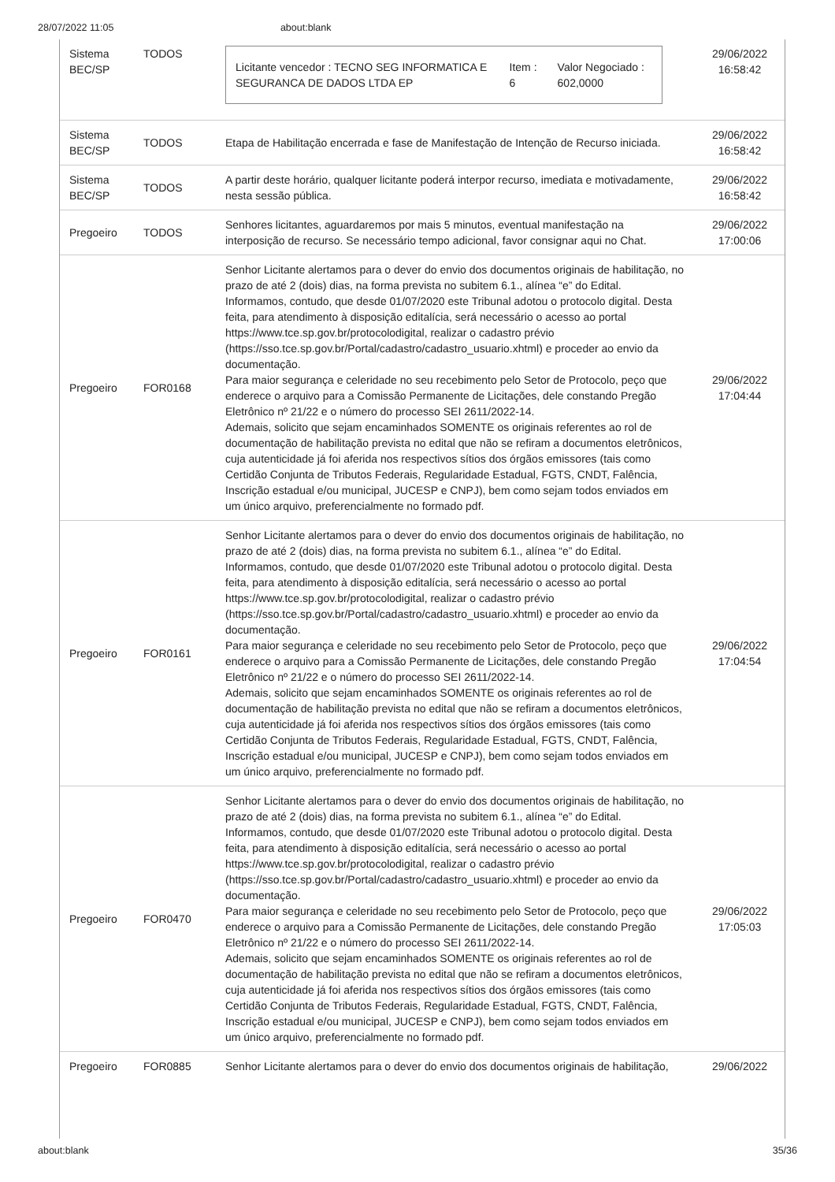28/07/2022 11:05 about:blank
| Sistema BEC/SP | TODOS | / Licitante vencedor : TECNO SEG INFORMATICA E SEGURANCA DE DADOS LTDA EP / Item : 6 / Valor Negociado : 602,0000 / | 29/06/2022 16:58:42 |
| Sistema BEC/SP | TODOS | Etapa de Habilitação encerrada e fase de Manifestação de Intenção de Recurso iniciada. | 29/06/2022 16:58:42 |
| Sistema BEC/SP | TODOS | A partir deste horário, qualquer licitante poderá interpor recurso, imediata e motivadamente, nesta sessão pública. | 29/06/2022 16:58:42 |
| Pregoeiro | TODOS | Senhores licitantes, aguardaremos por mais 5 minutos, eventual manifestação na interposição de recurso. Se necessário tempo adicional, favor consignar aqui no Chat. | 29/06/2022 17:00:06 |
| Pregoeiro | FOR0168 | Senhor Licitante alertamos para o dever do envio dos documentos originais de habilitação, no prazo de até 2 (dois) dias, na forma prevista no subitem 6.1., alínea “e” do Edital. Informamos, contudo, que desde 01/07/2020 este Tribunal adotou o protocolo digital. Desta feita, para atendimento à disposição editalícia, será necessário o acesso ao portal https://www.tce.sp.gov.br/protocolodigital, realizar o cadastro prévio (https://sso.tce.sp.gov.br/Portal/cadastro/cadastro_usuario.xhtml) e proceder ao envio da documentação. Para maior segurança e celeridade no seu recebimento pelo Setor de Protocolo, peço que enderece o arquivo para a Comissão Permanente de Licitações, dele constando Pregão Eletrônico nº 21/22 e o número do processo SEI 2611/2022-14. Ademais, solicito que sejam encaminhados SOMENTE os originais referentes ao rol de documentação de habilitação prevista no edital que não se refiram a documentos eletrônicos, cuja autenticidade já foi aferida nos respectivos sítios dos órgãos emissores (tais como Certidão Conjunta de Tributos Federais, Regularidade Estadual, FGTS, CNDT, Falência, Inscrição estadual e/ou municipal, JUCESP e CNPJ), bem como sejam todos enviados em um único arquivo, preferencialmente no formado pdf. | 29/06/2022 17:04:44 |
| Pregoeiro | FOR0161 | Senhor Licitante alertamos para o dever do envio dos documentos originais de habilitação, no prazo de até 2 (dois) dias, na forma prevista no subitem 6.1., alínea “e” do Edital. Informamos, contudo, que desde 01/07/2020 este Tribunal adotou o protocolo digital. Desta feita, para atendimento à disposição editalícia, será necessário o acesso ao portal https://www.tce.sp.gov.br/protocolodigital, realizar o cadastro prévio (https://sso.tce.sp.gov.br/Portal/cadastro/cadastro_usuario.xhtml) e proceder ao envio da documentação. Para maior segurança e celeridade no seu recebimento pelo Setor de Protocolo, peço que enderece o arquivo para a Comissão Permanente de Licitações, dele constando Pregão Eletrônico nº 21/22 e o número do processo SEI 2611/2022-14. Ademais, solicito que sejam encaminhados SOMENTE os originais referentes ao rol de documentação de habilitação prevista no edital que não se refiram a documentos eletrônicos, cuja autenticidade já foi aferida nos respectivos sítios dos órgãos emissores (tais como Certidão Conjunta de Tributos Federais, Regularidade Estadual, FGTS, CNDT, Falência, Inscrição estadual e/ou municipal, JUCESP e CNPJ), bem como sejam todos enviados em um único arquivo, preferencialmente no formado pdf. | 29/06/2022 17:04:54 |
| Pregoeiro | FOR0470 | Senhor Licitante alertamos para o dever do envio dos documentos originais de habilitação, no prazo de até 2 (dois) dias, na forma prevista no subitem 6.1., alínea “e” do Edital. Informamos, contudo, que desde 01/07/2020 este Tribunal adotou o protocolo digital. Desta feita, para atendimento à disposição editalícia, será necessário o acesso ao portal https://www.tce.sp.gov.br/protocolodigital, realizar o cadastro prévio (https://sso.tce.sp.gov.br/Portal/cadastro/cadastro_usuario.xhtml) e proceder ao envio da documentação. Para maior segurança e celeridade no seu recebimento pelo Setor de Protocolo, peço que enderece o arquivo para a Comissão Permanente de Licitações, dele constando Pregão Eletrônico nº 21/22 e o número do processo SEI 2611/2022-14. Ademais, solicito que sejam encaminhados SOMENTE os originais referentes ao rol de documentação de habilitação prevista no edital que não se refiram a documentos eletrônicos, cuja autenticidade já foi aferida nos respectivos sítios dos órgãos emissores (tais como Certidão Conjunta de Tributos Federais, Regularidade Estadual, FGTS, CNDT, Falência, Inscrição estadual e/ou municipal, JUCESP e CNPJ), bem como sejam todos enviados em um único arquivo, preferencialmente no formado pdf. | 29/06/2022 17:05:03 |
| Pregoeiro | FOR0885 | Senhor Licitante alertamos para o dever do envio dos documentos originais de habilitação, | 29/06/2022 |
about:blank 35/36